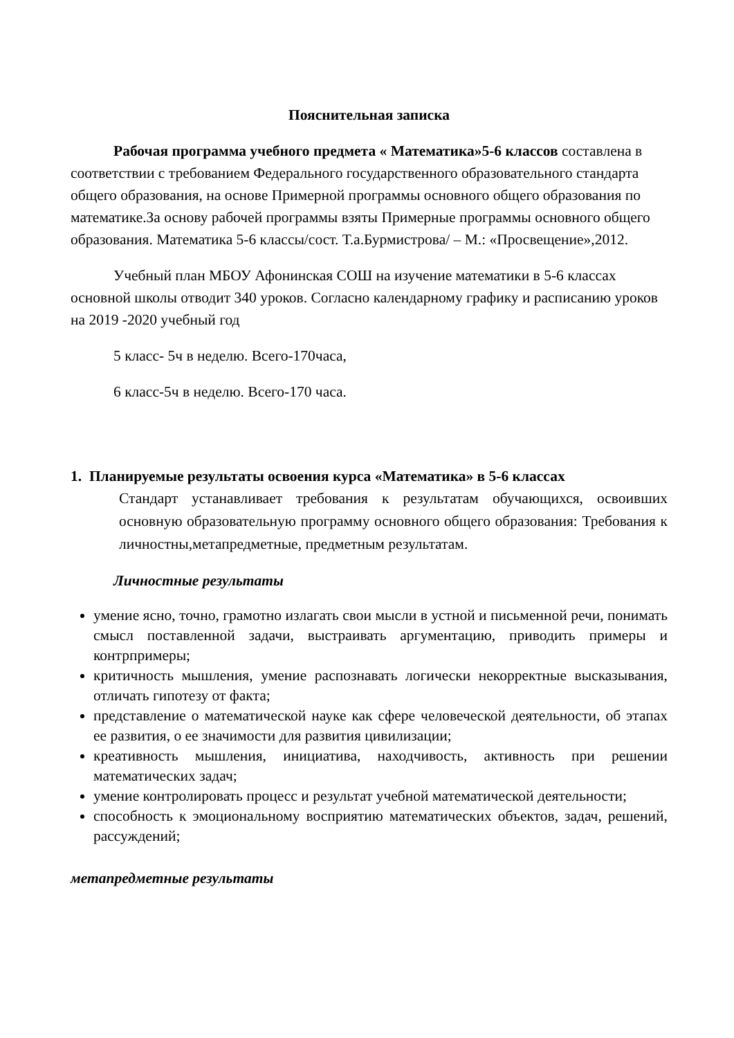Пояснительная записка
Рабочая программа учебного предмета « Математика»5-6 классов составлена в соответствии с требованием Федерального государственного образовательного стандарта общего образования, на основе Примерной программы основного общего образования по математике.За основу рабочей программы взяты Примерные программы основного общего образования. Математика 5-6 классы/сост. Т.а.Бурмистрова/ – М.: «Просвещение»,2012.
Учебный план МБОУ Афонинская СОШ на изучение математики в 5-6 классах основной школы отводит 340 уроков. Согласно календарному графику и расписанию уроков на 2019 -2020 учебный год
5 класс- 5ч в неделю. Всего-170часа,
6 класс-5ч в неделю. Всего-170 часа.
1. Планируемые результаты освоения курса «Математика» в 5-6 классах
Стандарт устанавливает требования к результатам обучающихся, освоивших основную образовательную программу основного общего образования: Требования к личностны,метапредметные, предметным результатам.
Личностные результаты
умение ясно, точно, грамотно излагать свои мысли в устной и письменной речи, понимать смысл поставленной задачи, выстраивать аргументацию, приводить примеры и контрпримеры;
критичность мышления, умение распознавать логически некорректные высказывания, отличать гипотезу от факта;
представление о математической науке как сфере человеческой деятельности, об этапах ее развития, о ее значимости для развития цивилизации;
креативность мышления, инициатива, находчивость, активность при решении математических задач;
умение контролировать процесс и результат учебной математической деятельности;
способность к эмоциональному восприятию математических объектов, задач, решений, рассуждений;
метапредметные результаты